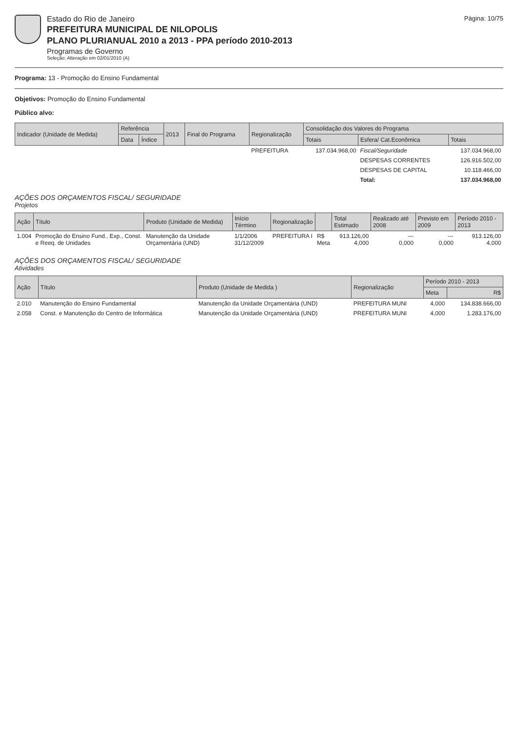Estado do Rio de Janeiro
PREFEITURA MUNICIPAL DE NILOPOLIS
PLANO PLURIANUAL 2010 a 2013 - PPA período 2010-2013
Programas de Governo
Seleção: Alteração em 02/01/2010 (A)
Página: 10/75
Programa: 13 - Promoção do Ensino Fundamental
Objetivos: Promoção do Ensino Fundamental
Público alvo:
| Indicador (Unidade de Medida) | Referência | | 2013 | Final do Programa | Regionalização | Consolidação dos Valores do Programa | | |
| --- | --- | --- | --- | --- | --- | --- | --- | --- |
| | Data | Índice | | | | Totais | Esfera/ Cat.Econômica | Totais |
| | | | | | PREFEITURA | 137.034.968,00 | Fiscal/Seguridade | 137.034.968,00 |
| | | | | | | | DESPESAS CORRENTES | 126.916.502,00 |
| | | | | | | | DESPESAS DE CAPITAL | 10.118.466,00 |
| | | | | | | | Total: | 137.034.968,00 |
AÇÕES DOS ORÇAMENTOS FISCAL/ SEGURIDADE
Projetos
| Ação | Título | Produto (Unidade de Medida) | Início Término | Regionalização | | Total Estimado | Realizado até 2008 | Previsto em 2009 | Período 2010 - 2013 |
| --- | --- | --- | --- | --- | --- | --- | --- | --- | --- |
| 1.004 | Promoção do Ensino Fund., Exp., Const. e Reeq. de Unidades | Manutenção da Unidade Orçamentária (UND) | 1/1/2006 31/12/2009 | PREFEITURA I | R$ Meta | 913.126,00 4,000 | --- 0,000 | --- 0,000 | 913.126,00 4,000 |
AÇÕES DOS ORÇAMENTOS FISCAL/ SEGURIDADE
Atividades
| Ação | Título | Produto (Unidade de Medida ) | Regionalização | Período 2010 - 2013 | |
| --- | --- | --- | --- | --- | --- |
| | | | | Meta | R$ |
| 2.010 | Manutenção do Ensino Fundamental | Manutenção da Unidade Orçamentária (UND) | PREFEITURA MUNI | 4,000 | 134.838.666,00 |
| 2.058 | Const. e Manutenção do Centro de Informática | Manutenção da Unidade Orçamentária (UND) | PREFEITURA MUNI | 4,000 | 1.283.176,00 |